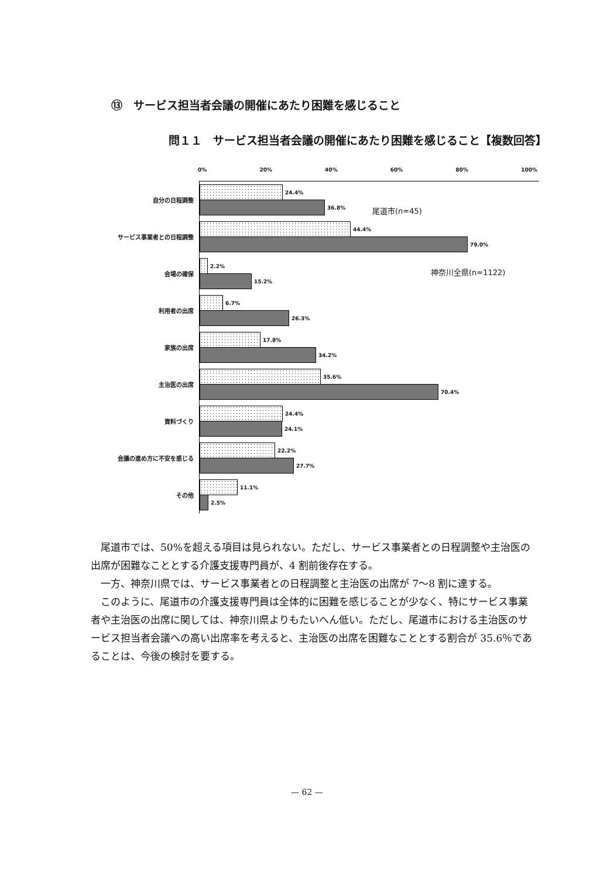⑬　サービス担当者会議の開催にあたり困難を感じること
問１１　サービス担当者会議の開催にあたり困難を感じること【複数回答】
0% 20% 40% 60% 80% 100%
自分の日程調整
24.4%
36.8%
サービス事業者との日程調整
44.4%
79.0%
会場の確保
2.2%
15.2%
利用者の出席
6.7%
26.3%
家族の出席
17.8%
34.2%
主治医の出席
35.6%
70.4%
資料づくり
24.4%
24.1%
会議の進め方に不安を感じる
22.2%
27.7%
その他
11.1%
2.5%
尾道市(n=45)
神奈川全県(n=1122)
　尾道市では、50%を超える項目は見られない。ただし、サービス事業者との日程調整や主治医の出席が困難なこととする介護支援専門員が、4 割前後存在する。
　一方、神奈川県では、サービス事業者との日程調整と主治医の出席が 7～8 割に達する。
　このように、尾道市の介護支援専門員は全体的に困難を感じることが少なく、特にサービス事業者や主治医の出席に関しては、神奈川県よりもたいへん低い。ただし、尾道市における主治医のサービス担当者会議への高い出席率を考えると、主治医の出席を困難なこととする割合が 35.6％であることは、今後の検討を要する。
— 62 —